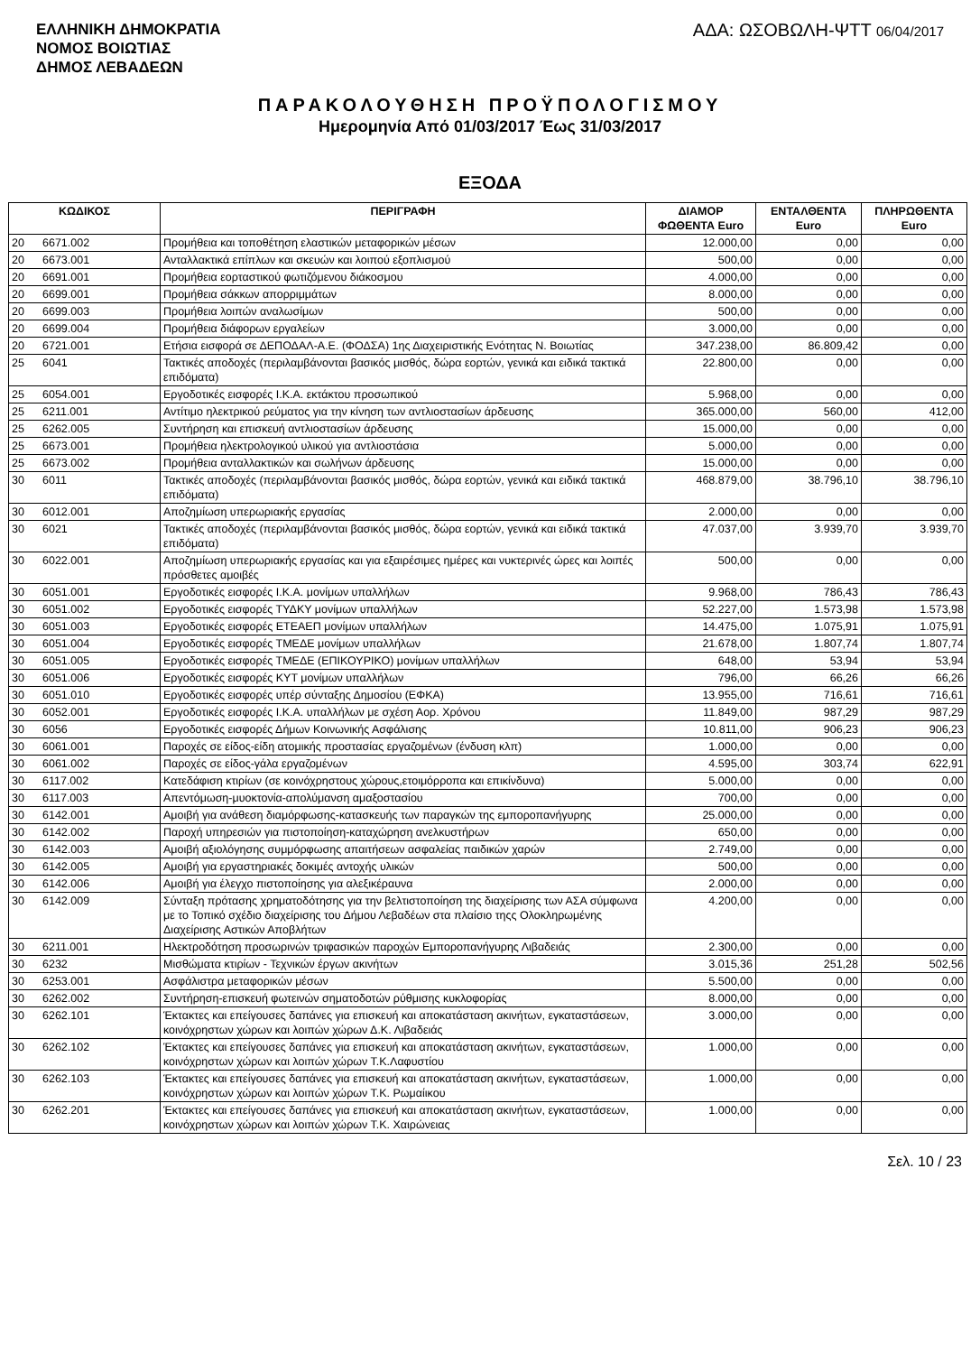ΕΛΛΗΝΙΚΗ ΔΗΜΟΚΡΑΤΙΑ
ΝΟΜΟΣ ΒΟΙΩΤΙΑΣ
ΔΗΜΟΣ ΛΕΒΑΔΕΩΝ
ΑΔΑ: ΩΣΟΒΩΛΗ-ΨΤΤ 06/04/2017
ΠΑΡΑΚΟΛΟΥΘΗΣΗ ΠΡΟΫΠΟΛΟΓΙΣΜΟΥ
Ημερομηνία Από 01/03/2017 Έως 31/03/2017
ΕΞΟΔΑ
| ΚΩΔΙΚΟΣ | | ΠΕΡΙΓΡΑΦΗ | ΔΙΑΜΟΡ ΦΩΘΕΝΤΑ Euro | ΕΝΤΑΛΘΕΝΤΑ Euro | ΠΛΗΡΩΘΕΝΤΑ Euro |
| --- | --- | --- | --- | --- | --- |
| 20 | 6671.002 | Προμήθεια και τοποθέτηση ελαστικών μεταφορικών μέσων | 12.000,00 | 0,00 | 0,00 |
| 20 | 6673.001 | Ανταλλακτικά επίπλων και σκευών και λοιπού εξοπλισμού | 500,00 | 0,00 | 0,00 |
| 20 | 6691.001 | Προμήθεια εορταστικού φωτιζόμενου διάκοσμου | 4.000,00 | 0,00 | 0,00 |
| 20 | 6699.001 | Προμήθεια σάκκων απορριμμάτων | 8.000,00 | 0,00 | 0,00 |
| 20 | 6699.003 | Προμήθεια λοιπών αναλωσίμων | 500,00 | 0,00 | 0,00 |
| 20 | 6699.004 | Προμήθεια διάφορων εργαλείων | 3.000,00 | 0,00 | 0,00 |
| 20 | 6721.001 | Ετήσια εισφορά σε ΔΕΠΟΔΑΛ-Α.Ε. (ΦΟΔΣΑ) 1ης Διαχειριστικής Ενότητας Ν. Βοιωτίας | 347.238,00 | 86.809,42 | 0,00 |
| 25 | 6041 | Τακτικές αποδοχές (περιλαμβάνονται βασικός μισθός, δώρα εορτών, γενικά και ειδικά τακτικά επιδόματα) | 22.800,00 | 0,00 | 0,00 |
| 25 | 6054.001 | Εργοδοτικές εισφορές Ι.Κ.Α. εκτάκτου προσωπικού | 5.968,00 | 0,00 | 0,00 |
| 25 | 6211.001 | Αντίτιμο ηλεκτρικού ρεύματος για την κίνηση των αντλιοστασίων άρδευσης | 365.000,00 | 560,00 | 412,00 |
| 25 | 6262.005 | Συντήρηση και επισκευή αντλιοστασίων άρδευσης | 15.000,00 | 0,00 | 0,00 |
| 25 | 6673.001 | Προμήθεια ηλεκτρολογικού υλικού για αντλιοστάσια | 5.000,00 | 0,00 | 0,00 |
| 25 | 6673.002 | Προμήθεια ανταλλακτικών και σωλήνων άρδευσης | 15.000,00 | 0,00 | 0,00 |
| 30 | 6011 | Τακτικές αποδοχές (περιλαμβάνονται βασικός μισθός, δώρα εορτών, γενικά και ειδικά τακτικά επιδόματα) | 468.879,00 | 38.796,10 | 38.796,10 |
| 30 | 6012.001 | Αποζημίωση υπερωριακής εργασίας | 2.000,00 | 0,00 | 0,00 |
| 30 | 6021 | Τακτικές αποδοχές (περιλαμβάνονται βασικός μισθός, δώρα εορτών, γενικά και ειδικά τακτικά επιδόματα) | 47.037,00 | 3.939,70 | 3.939,70 |
| 30 | 6022.001 | Αποζημίωση υπερωριακής εργασίας και για εξαιρέσιμες ημέρες και νυκτερινές ώρες και λοιπές πρόσθετες αμοιβές | 500,00 | 0,00 | 0,00 |
| 30 | 6051.001 | Εργοδοτικές εισφορές Ι.Κ.Α. μονίμων υπαλλήλων | 9.968,00 | 786,43 | 786,43 |
| 30 | 6051.002 | Εργοδοτικές εισφορές ΤΥΔΚΥ μονίμων υπαλλήλων | 52.227,00 | 1.573,98 | 1.573,98 |
| 30 | 6051.003 | Εργοδοτικές εισφορές ΕΤΕΑΕΠ μονίμων υπαλλήλων | 14.475,00 | 1.075,91 | 1.075,91 |
| 30 | 6051.004 | Εργοδοτικές εισφορές ΤΜΕΔΕ μονίμων υπαλλήλων | 21.678,00 | 1.807,74 | 1.807,74 |
| 30 | 6051.005 | Εργοδοτικές εισφορές ΤΜΕΔΕ (ΕΠΙΚΟΥΡΙΚΟ) μονίμων υπαλλήλων | 648,00 | 53,94 | 53,94 |
| 30 | 6051.006 | Εργοδοτικές εισφορές ΚΥΤ μονίμων υπαλλήλων | 796,00 | 66,26 | 66,26 |
| 30 | 6051.010 | Εργοδοτικές εισφορές υπέρ σύνταξης Δημοσίου (ΕΦΚΑ) | 13.955,00 | 716,61 | 716,61 |
| 30 | 6052.001 | Εργοδοτικές εισφορές Ι.Κ.Α. υπαλλήλων με σχέση Αορ. Χρόνου | 11.849,00 | 987,29 | 987,29 |
| 30 | 6056 | Εργοδοτικές εισφορές Δήμων Κοινωνικής Ασφάλισης | 10.811,00 | 906,23 | 906,23 |
| 30 | 6061.001 | Παροχές σε είδος-είδη ατομικής προστασίας εργαζομένων (ένδυση κλπ) | 1.000,00 | 0,00 | 0,00 |
| 30 | 6061.002 | Παροχές σε είδος-γάλα εργαζομένων | 4.595,00 | 303,74 | 622,91 |
| 30 | 6117.002 | Κατεδάφιση κτιρίων (σε κοινόχρηστους χώρους,ετοιμόρροπα και επικίνδυνα) | 5.000,00 | 0,00 | 0,00 |
| 30 | 6117.003 | Απεντόμωση-μυοκτονία-απολύμανση αμαξοστασίου | 700,00 | 0,00 | 0,00 |
| 30 | 6142.001 | Αμοιβή για ανάθεση διαμόρφωσης-κατασκευής των παραγκών της εμποροπανήγυρης | 25.000,00 | 0,00 | 0,00 |
| 30 | 6142.002 | Παροχή υπηρεσιών για πιστοποίηση-καταχώρηση ανελκυστήρων | 650,00 | 0,00 | 0,00 |
| 30 | 6142.003 | Αμοιβή αξιολόγησης συμμόρφωσης απαιτήσεων ασφαλείας παιδικών χαρών | 2.749,00 | 0,00 | 0,00 |
| 30 | 6142.005 | Αμοιβή για εργαστηριακές δοκιμές αντοχής υλικών | 500,00 | 0,00 | 0,00 |
| 30 | 6142.006 | Αμοιβή για έλεγχο πιστοποίησης για αλεξικέραυνα | 2.000,00 | 0,00 | 0,00 |
| 30 | 6142.009 | Σύνταξη πρότασης χρηματοδότησης για την βελτιστοποίηση της διαχείρισης των ΑΣΑ σύμφωνα με το Τοπικό σχέδιο διαχείρισης του Δήμου Λεβαδέων στα πλαίσιο τηςς Ολοκληρωμένης Διαχείρισης Αστικών Αποβλήτων | 4.200,00 | 0,00 | 0,00 |
| 30 | 6211.001 | Ηλεκτροδότηση προσωρινών τριφασικών παροχών Εμποροπανήγυρης Λιβαδειάς | 2.300,00 | 0,00 | 0,00 |
| 30 | 6232 | Μισθώματα κτιρίων - Τεχνικών έργων ακινήτων | 3.015,36 | 251,28 | 502,56 |
| 30 | 6253.001 | Ασφάλιστρα μεταφορικών μέσων | 5.500,00 | 0,00 | 0,00 |
| 30 | 6262.002 | Συντήρηση-επισκευή φωτεινών σηματοδοτών ρύθμισης κυκλοφορίας | 8.000,00 | 0,00 | 0,00 |
| 30 | 6262.101 | Έκτακτες και επείγουσες δαπάνες για επισκευή και αποκατάσταση ακινήτων, εγκαταστάσεων, κοινόχρηστων χώρων και λοιπών χώρων Δ.Κ. Λιβαδειάς | 3.000,00 | 0,00 | 0,00 |
| 30 | 6262.102 | Έκτακτες και επείγουσες δαπάνες για επισκευή και αποκατάσταση ακινήτων, εγκαταστάσεων, κοινόχρηστων χώρων και λοιπών χώρων Τ.Κ.Λαφυστίου | 1.000,00 | 0,00 | 0,00 |
| 30 | 6262.103 | Έκτακτες και επείγουσες δαπάνες για επισκευή και αποκατάσταση ακινήτων, εγκαταστάσεων, κοινόχρηστων χώρων και λοιπών χώρων Τ.Κ. Ρωμαίικου | 1.000,00 | 0,00 | 0,00 |
| 30 | 6262.201 | Έκτακτες και επείγουσες δαπάνες για επισκευή και αποκατάσταση ακινήτων, εγκαταστάσεων, κοινόχρηστων χώρων και λοιπών χώρων Τ.Κ. Χαιρώνειας | 1.000,00 | 0,00 | 0,00 |
Σελ. 10 / 23